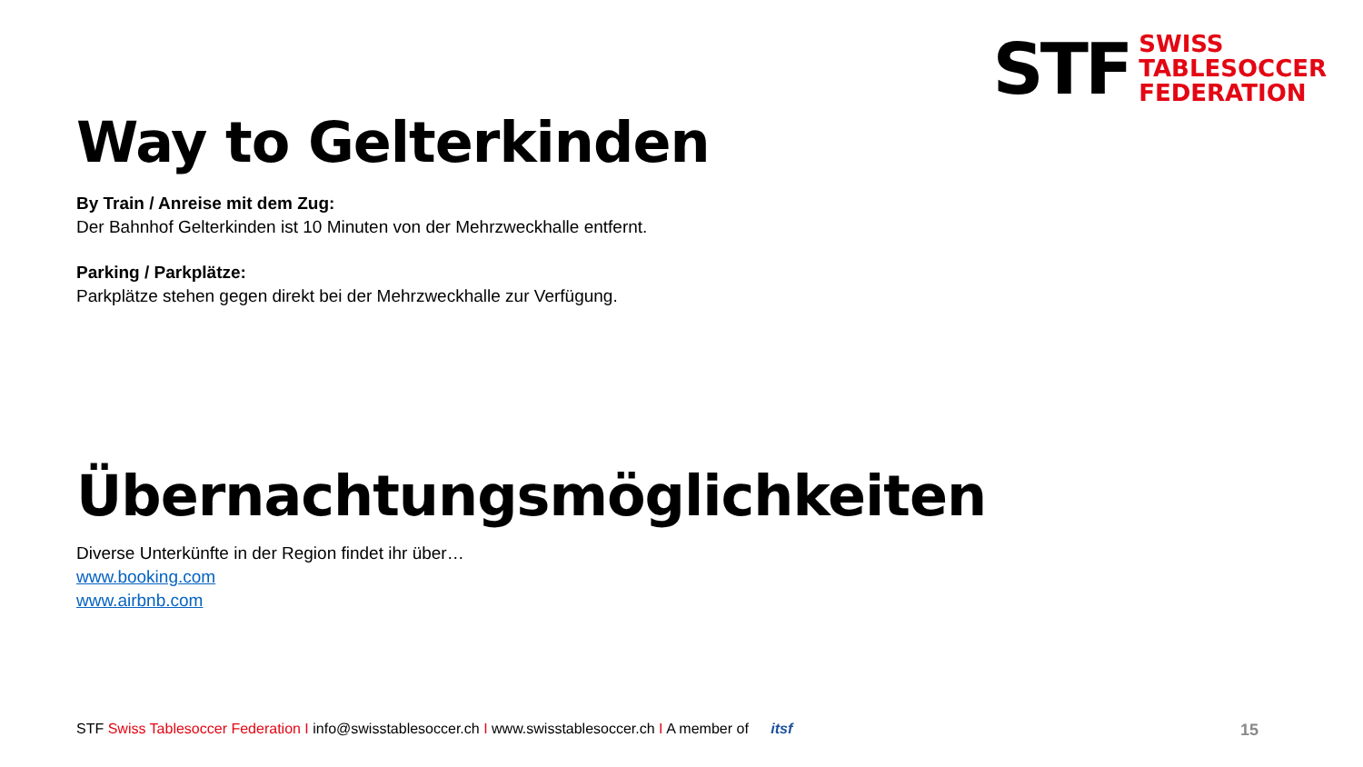STF
SWISS
TABLESOCCER
FEDERATION
Way to Gelterkinden
By Train / Anreise mit dem Zug:
Der Bahnhof Gelterkinden ist 10 Minuten von der Mehrzweckhalle entfernt.
Parking / Parkplätze:
Parkplätze stehen gegen direkt bei der Mehrzweckhalle zur Verfügung.
Übernachtungsmöglichkeiten
Diverse Unterkünfte in der Region findet ihr über…
www.booking.com
www.airbnb.com
STF Swiss Tablesoccer Federation I info@swisstablesoccer.ch I www.swisstablesoccer.ch I A member of itsf 15